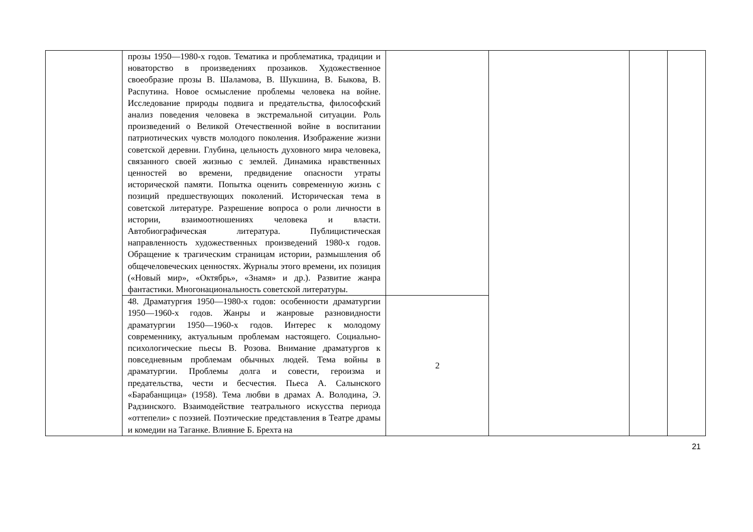| | прозы 1950—1980-х годов. Тематика и проблематика, традиции и новаторство в произведениях прозаиков. Художественное своеобразие прозы В. Шаламова, В. Шукшина, В. Быкова, В. Распутина. Новое осмысление проблемы человека на войне. Исследование природы подвига и предательства, философский анализ поведения человека в экстремальной ситуации. Роль произведений о Великой Отечественной войне в воспитании патриотических чувств молодого поколения. Изображение жизни советской деревни. Глубина, цельность духовного мира человека, связанного своей жизнью с землей. Динамика нравственных ценностей во времени, предвидение опасности утраты исторической памяти. Попытка оценить современную жизнь с позиций предшествующих поколений. Историческая тема в советской литературе. Разрешение вопроса о роли личности в истории, взаимоотношениях человека и власти. Автобиографическая литература. Публицистическая направленность художественных произведений 1980-х годов. Обращение к трагическим страницам истории, размышления об общечеловеческих ценностях. Журналы этого времени, их позиция («Новый мир», «Октябрь», «Знамя» и др.). Развитие жанра фантастики. Многонациональность советской литературы. | | | | |
| | 48. Драматургия 1950—1980-х годов: особенности драматургии 1950—1960-х годов. Жанры и жанровые разновидности драматургии 1950—1960-х годов. Интерес к молодому современнику, актуальным проблемам настоящего. Социально-психологические пьесы В. Розова. Внимание драматургов к повседневным проблемам обычных людей. Тема войны в драматургии. Проблемы долга и совести, героизма и предательства, чести и бесчестия. Пьеса А. Салынского «Барабанщица» (1958). Тема любви в драмах А. Володина, Э. Радзинского. Взаимодействие театрального искусства периода «оттепели» с поэзией. Поэтические представления в Театре драмы и комедии на Таганке. Влияние Б. Брехта на | 2 | | | |
21